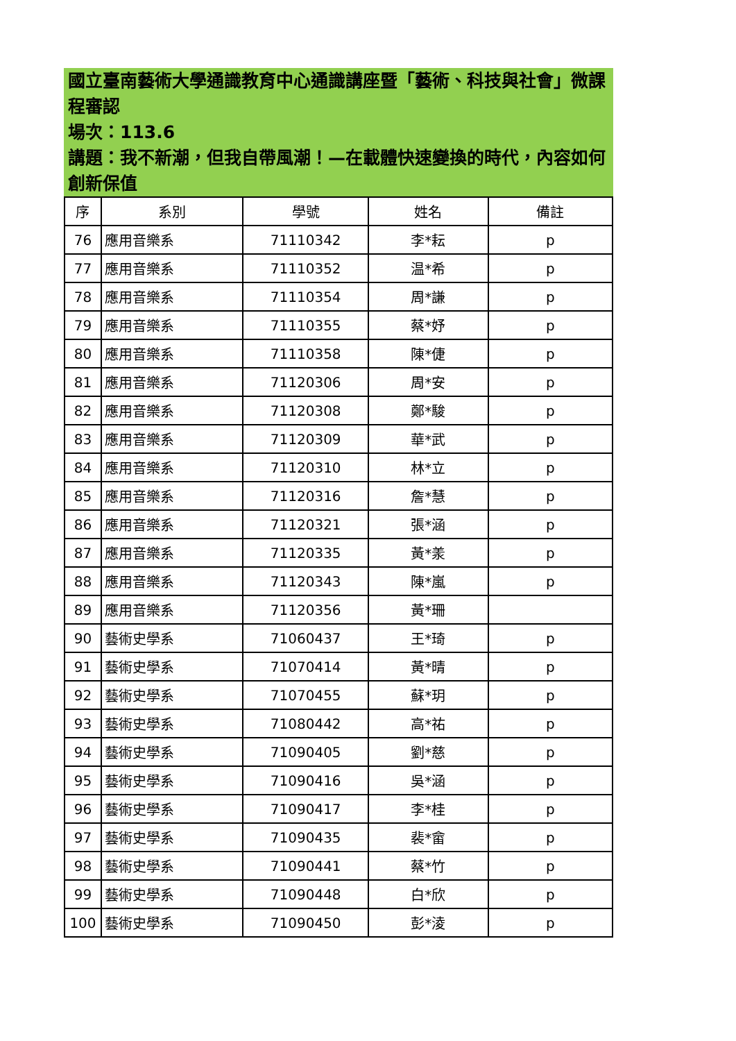國立臺南藝術大學通識教育中心通識講座暨「藝術、科技與社會」微課程審認
場次：113.6
講題：我不新潮，但我自帶風潮！—在載體快速變換的時代，內容如何創新保值
| 序 | 系別 | 學號 | 姓名 | 備註 |
| --- | --- | --- | --- | --- |
| 76 | 應用音樂系 | 71110342 | 李*耘 | p |
| 77 | 應用音樂系 | 71110352 | 温*希 | p |
| 78 | 應用音樂系 | 71110354 | 周*謙 | p |
| 79 | 應用音樂系 | 71110355 | 蔡*妤 | p |
| 80 | 應用音樂系 | 71110358 | 陳*倢 | p |
| 81 | 應用音樂系 | 71120306 | 周*安 | p |
| 82 | 應用音樂系 | 71120308 | 鄭*駿 | p |
| 83 | 應用音樂系 | 71120309 | 華*武 | p |
| 84 | 應用音樂系 | 71120310 | 林*立 | p |
| 85 | 應用音樂系 | 71120316 | 詹*慧 | p |
| 86 | 應用音樂系 | 71120321 | 張*涵 | p |
| 87 | 應用音樂系 | 71120335 | 黃*羕 | p |
| 88 | 應用音樂系 | 71120343 | 陳*嵐 | p |
| 89 | 應用音樂系 | 71120356 | 黃*珊 | |
| 90 | 藝術史學系 | 71060437 | 王*琦 | p |
| 91 | 藝術史學系 | 71070414 | 黃*晴 | p |
| 92 | 藝術史學系 | 71070455 | 蘇*玥 | p |
| 93 | 藝術史學系 | 71080442 | 高*祐 | p |
| 94 | 藝術史學系 | 71090405 | 劉*慈 | p |
| 95 | 藝術史學系 | 71090416 | 吳*涵 | p |
| 96 | 藝術史學系 | 71090417 | 李*桂 | p |
| 97 | 藝術史學系 | 71090435 | 裴*畲 | p |
| 98 | 藝術史學系 | 71090441 | 蔡*竹 | p |
| 99 | 藝術史學系 | 71090448 | 白*欣 | p |
| 100 | 藝術史學系 | 71090450 | 彭*淩 | p |